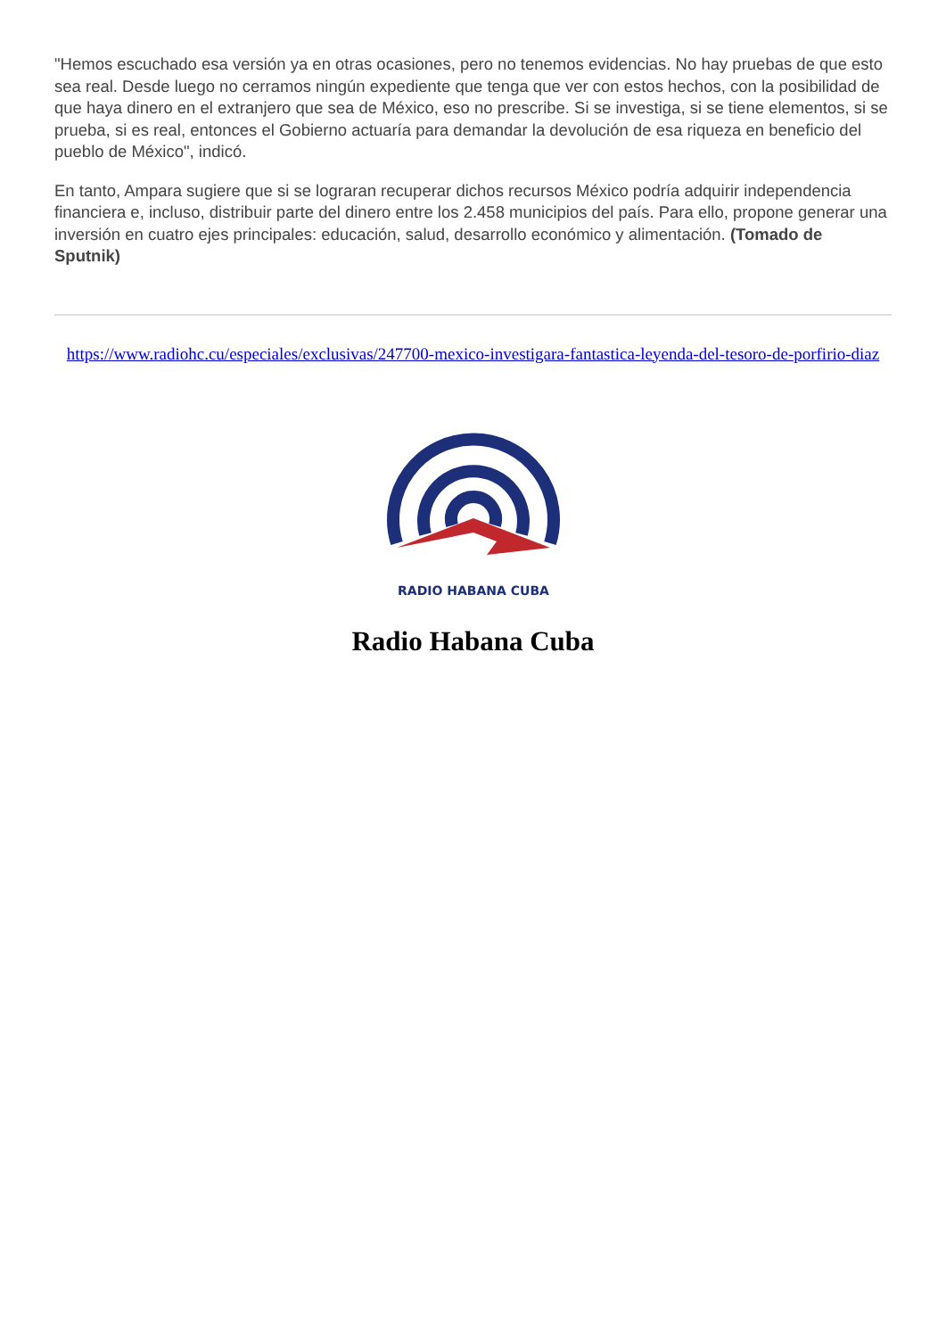"Hemos escuchado esa versión ya en otras ocasiones, pero no tenemos evidencias. No hay pruebas de que esto sea real. Desde luego no cerramos ningún expediente que tenga que ver con estos hechos, con la posibilidad de que haya dinero en el extranjero que sea de México, eso no prescribe. Si se investiga, si se tiene elementos, si se prueba, si es real, entonces el Gobierno actuaría para demandar la devolución de esa riqueza en beneficio del pueblo de México", indicó.
En tanto, Ampara sugiere que si se lograran recuperar dichos recursos México podría adquirir independencia financiera e, incluso, distribuir parte del dinero entre los 2.458 municipios del país. Para ello, propone generar una inversión en cuatro ejes principales: educación, salud, desarrollo económico y alimentación. (Tomado de Sputnik)
https://www.radiohc.cu/especiales/exclusivas/247700-mexico-investigara-fantastica-leyenda-del-tesoro-de-porfirio-diaz
RADIO HABANA CUBA
Radio Habana Cuba